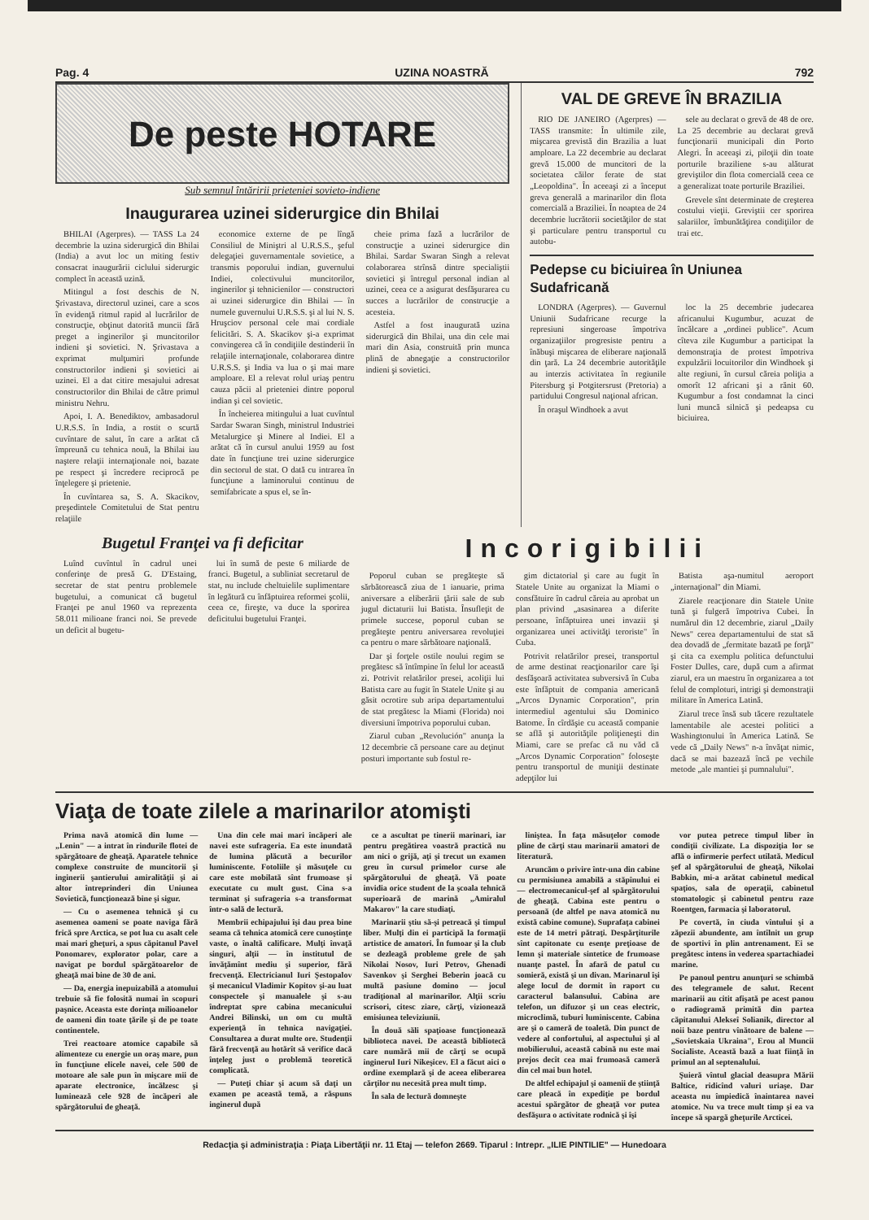Pag. 4 UZINA NOASTRĂ 792
De peste HOTARE
Sub semnul întăririi prieteniei sovieto-indiene
Inaugurarea uzinei siderurgice din Bhilai
BHILAI (Agerpres). — TASS La 24 decembrie la uzina siderurgică din Bhilai (India) a avut loc un miting festiv consacrat inaugurării ciclului siderurgic complect în această uzină.
Mitingul a fost deschis de N. Şrivastava, directorul uzinei, care a scos în evidenţă ritmul rapid al lucrărilor de construcţie, obţinut datorită muncii fără preget a inginerilor şi muncitorilor indieni şi sovietici. N. Şrivastava a exprimat mulţumiri profunde constructorilor indieni şi sovietici ai uzinei. El a dat citire mesajului adresat constructorilor din Bhilai de către primul ministru Nehru.
Apoi, I. A. Benediktov, ambasadorul U.R.S.S. în India, a rostit o scurtă cuvîntare de salut, în care a arătat că împreună cu tehnica nouă, la Bhilai iau naştere relaţii internaţionale noi, bazate pe respect şi încredere reciprocă pe înţelegere şi prietenie.
În cuvîntarea sa, S. A. Skacikov, preşedintele Comitetului de Stat pentru relaţiile
economice externe de pe lîngă Consiliul de Miniştri al U.R.S.S., şeful delegaţiei guvernamentale sovietice, a transmis poporului indian, guvernului Indiei, colectivului muncitorilor, inginerilor şi tehnicienilor — constructori ai uzinei siderurgice din Bhilai — în numele guvernului U.R.S.S. şi al lui N. S. Hruşciov personal cele mai cordiale felicitări. S. A. Skacikov şi-a exprimat convingerea că în condiţiile destinderii în relaţiile internaţionale, colaborarea dintre U.R.S.S. şi India va lua o şi mai mare amploare. El a relevat rolul uriaş pentru cauza păcii al prieteniei dintre poporul indian şi cel sovietic.
În încheierea mitingului a luat cuvîntul Sardar Swaran Singh, ministrul Industriei Metalurgice şi Minere al Indiei. El a arătat că în cursul anului 1959 au fost date în funcţiune trei uzine siderurgice din sectorul de stat. O dată cu intrarea în funcţiune a laminorului continuu de semifabricate a spus el, se în-
cheie prima fază a lucrărilor de construcţie a uzinei siderurgice din Bhilai. Sardar Swaran Singh a relevat colaborarea strînsă dintre specialiştii sovietici şi întregul personal indian al uzinei, ceea ce a asigurat desfăşurarea cu succes a lucrărilor de construcţie a acesteia.
Astfel a fost inaugurată uzina siderurgică din Bhilai, una din cele mai mari din Asia, construită prin munca plină de abnegaţie a constructorilor indieni şi sovietici.
VAL DE GREVE ÎN BRAZILIA
RIO DE JANEIRO (Agerpres) — TASS transmite: În ultimile zile, mişcarea grevistă din Brazilia a luat amploare. La 22 decembrie au declarat grevă 15.000 de muncitori de la societatea căilor ferate de stat „Leopoldina". În aceeaşi zi a început greva generală a marinarilor din flota comercială a Braziliei. În noaptea de 24 decembrie lucrătorii societăţilor de stat şi particulare pentru transportul cu autobu-
sele au declarat o grevă de 48 de ore. La 25 decembrie au declarat grevă funcţionarii municipali din Porto Alegri. În aceeaşi zi, piloţii din toate porturile braziliene s-au alăturat greviştilor din flota comercială ceea ce a generalizat toate porturile Braziliei.
Grevele sînt determinate de creşterea costului vieţii. Greviştii cer sporirea salariilor, îmbunătăţirea condiţiilor de trai etc.
Pedepse cu biciuirea în Uniunea Sudafricană
LONDRA (Agerpres). — Guvernul Uniunii Sudafricane recurge la represiuni singeroase împotriva organizaţiilor progresiste pentru a înăbuşi mişcarea de eliberare naţională din ţară. La 24 decembrie autorităţile au interzis activitatea în regiunile Pitersburg şi Potgitersrust (Pretoria) a partidului Congresul naţional african.
În oraşul Windhoek a avut
loc la 25 decembrie judecarea africanului Kugumbur, acuzat de încălcare a „ordinei publice". Acum cîteva zile Kugumbur a participat la demonstraţia de protest împotriva expulzării locuitorilor din Windhoek şi alte regiuni, în cursul căreia poliţia a omorît 12 africani şi a rănit 60. Kugumbur a fost condamnat la cinci luni muncă silnică şi pedeapsa cu biciuirea.
Bugetul Franţei va fi deficitar
Luînd cuvîntul în cadrul unei conferinţe de presă G. D'Estaing, secretar de stat pentru problemele bugetului, a comunicat că bugetul Franţei pe anul 1960 va reprezenta 58.011 milioane franci noi. Se prevede un deficit al bugetu-
lui în sumă de peste 6 miliarde de franci. Bugetul, a subliniat secretarul de stat, nu include cheltuielile suplimentare în legătură cu înfăptuirea reformei şcolii, ceea ce, fireşte, va duce la sporirea deficitului bugetului Franţei.
Incorigibilii
Poporul cuban se pregăteşte să sărbătorească ziua de 1 ianuarie, prima aniversare a eliberării ţării sale de sub jugul dictaturii lui Batista. Însufleţit de primele succese, poporul cuban se pregăteşte pentru aniversarea revoluţiei ca pentru o mare sărbătoare naţională.
Dar şi forţele ostile noului regim se pregătesc să întîmpine în felul lor această zi. Potrivit relatărilor presei, acoliţii lui Batista care au fugit în Statele Unite şi au găsit ocrotire sub aripa departamentului de stat pregătesc la Miami (Florida) noi diversiuni împotriva poporului cuban.
Ziarul cuban „Revolución" anunţa la 12 decembrie că persoane care au deţinut posturi importante sub fostul re-
gim dictatorial şi care au fugit în Statele Unite au organizat la Miami o consfătuire în cadrul căreia au aprobat un plan privind „asasinarea a diferite persoane, înfăptuirea unei invazii şi organizarea unei activităţi teroriste" în Cuba.
Potrivit relatărilor presei, transportul de arme destinat reacţionarilor care îşi desfăşoară activitatea subversivă în Cuba este înfăptuit de compania americană „Arcos Dynamic Corporation", prin intermediul agentului său Dominico Batome. În cîrdăşie cu această companie se află şi autorităţile poliţieneşti din Miami, care se prefac că nu văd că „Arcos Dynamic Corporation" foloseşte pentru transportul de muniţii destinate adepţilor lui
Batista aşa-numitul aeroport „internaţional" din Miami.
Ziarele reacţionare din Statele Unite tună şi fulgeră împotriva Cubei. În numărul din 12 decembrie, ziarul „Daily News" cerea departamentului de stat să dea dovadă de „fermitate bazată pe forţă" şi cita ca exemplu politica defunctului Foster Dulles, care, după cum a afirmat ziarul, era un maestru în organizarea a tot felul de comploturi, intrigi şi demonstraţii militare în America Latină.
Ziarul trece însă sub tăcere rezultatele lamentabile ale acestei politici a Washingtonului în America Latină. Se vede că „Daily News" n-a învăţat nimic, dacă se mai bazează încă pe vechile metode „ale mantiei şi pumnalului".
Viaţa de toate zilele a marinarilor atomişti
Prima navă atomică din lume — „Lenin" — a intrat în rindurile flotei de spărgătoare de gheaţă. Aparatele tehnice complexe construite de muncitorii şi inginerii şantierului amiralităţii şi ai altor întreprinderi din Uniunea Sovietică, funcţionează bine şi sigur.
— Cu o asemenea tehnică şi cu asemenea oameni se poate naviga fără frică spre Arctica, se pot lua cu asalt cele mai mari gheţuri, a spus căpitanul Pavel Ponomarev, explorator polar, care a navigat pe bordul spărgătoarelor de gheaţă mai bine de 30 de ani.
— Da, energia inepuizabilă a atomului trebuie să fie folosită numai în scopuri paşnice. Aceasta este dorinţa milioanelor de oameni din toate ţările şi de pe toate continentele.
Trei reactoare atomice capabile să alimenteze cu energie un oraş mare, pun în funcţiune elicele navei, cele 500 de motoare ale sale pun în mişcare mii de aparate electronice, încălzesc şi luminează cele 928 de încăperi ale spărgătorului de gheaţă.
Una din cele mai mari încăperi ale navei este sufrageria. Ea este inundată de lumina plăcută a becurilor luminiscente. Fotoliile şi măsuţele cu care este mobilată sînt frumoase şi executate cu mult gust. Cina s-a terminat şi sufrageria s-a transformat într-o sală de lectură.
Membrii echipajului îşi dau prea bine seama că tehnica atomică cere cunoştinţe vaste, o înaltă calificare. Mulţi învaţă singuri, alţii — în institutul de învăţămînt mediu şi superior, fără frecvenţă. Electricianul Iuri Şestopalov şi mecanicul Vladimir Kopitov şi-au luat conspectele şi manualele şi s-au îndreptat spre cabina mecanicului Andrei Bilinski, un om cu multă experienţă în tehnica navigaţiei. Consultarea a durat multe ore. Studenţii fără frecvenţă au hotărît să verifice dacă înţeleg just o problemă teoretică complicată.
— Puteţi chiar şi acum să daţi un examen pe această temă, a răspuns inginerul după
ce a ascultat pe tinerii marinari, iar pentru pregătirea voastră practică nu am nici o grijă, aţi şi trecut un examen greu în cursul primelor curse ale spărgătorului de gheaţă. Vă poate invidia orice student de la şcoala tehnică superioară de marină „Amiralul Makarov" la care studiaţi.
Marinarii ştiu să-şi petreacă şi timpul liber. Mulţi din ei participă la formaţii artistice de amatori. În fumoar şi la club se dezleagă probleme grele de şah Nikolai Nosov, Iuri Petrov, Ghenadi Savenkov şi Serghei Beberin joacă cu multă pasiune domino — jocul tradiţional al marinarilor. Alţii scriu scrisori, citesc ziare, cărţi, vizionează emisiunea televiziunii.
În două săli spaţioase funcţionează biblioteca navei. De această bibliotecă care numără mii de cărţi se ocupă inginerul Iuri Nikeşicev. El a făcut aici o ordine exemplară şi de aceea eliberarea cărţilor nu necesită prea mult timp.
În sala de lectură domneşte
liniştea. În faţa măsuţelor comode pline de cărţi stau marinarii amatori de literatură.
Aruncăm o privire într-una din cabine cu permisiunea amabilă a stăpînului ei — electromecanicul-şef al spărgătorului de gheaţă. Cabina este pentru o persoană (de altfel pe nava atomică nu există cabine comune). Suprafaţa cabinei este de 14 metri pătraţi. Despărţiturile sînt capitonate cu esenţe preţioase de lemn şi materiale sintetice de frumoase nuanţe pastel. În afară de patul cu somieră, există şi un divan. Marinarul îşi alege locul de dormit în raport cu caracterul balansului. Cabina are telefon, un difuzor şi un ceas electric, microclimă, tuburi luminiscente. Cabina are şi o cameră de toaletă. Din punct de vedere al confortului, al aspectului şi al mobilierului, această cabină nu este mai prejos decît cea mai frumoasă cameră din cel mai bun hotel.
De altfel echipajul şi oamenii de ştiinţă care pleacă în expediţie pe bordul acestui spărgător de gheaţă vor putea desfăşura o activitate rodnică şi îşi
vor putea petrece timpul liber în condiţii civilizate. La dispoziţia lor se află o infirmerie perfect utilată. Medicul şef al spărgătorului de gheaţă, Nikolai Babkin, mi-a arătat cabinetul medical spaţios, sala de operaţii, cabinetul stomatologic şi cabinetul pentru raze Roentgen, farmacia şi laboratorul.
Pe covertă, în ciuda vîntului şi a zăpezii abundente, am întîlnit un grup de sportivi în plin antrenament. Ei se pregătesc intens în vederea spartachiadei marine.
Pe panoul pentru anunţuri se schimbă des telegramele de salut. Recent marinarii au citit afişată pe acest panou o radiogramă primită din partea căpitanului Alekseî Solianik, director al noii baze pentru vînătoare de balene — „Sovietskaia Ukraina", Erou al Muncii Socialiste. Această bază a luat fiinţă în primul an al septenalului.
Şuieră vîntul glacial deasupra Mării Baltice, ridicînd valuri uriaşe. Dar aceasta nu împiedică înaintarea navei atomice. Nu va trece mult timp şi ea va începe să spargă gheţurile Arcticei.
Redacţia şi administraţia : Piaţa Libertăţii nr. 11 Etaj — telefon 2669. Tiparul : Intrepr. „ILIE PINTILIE" — Hunedoara